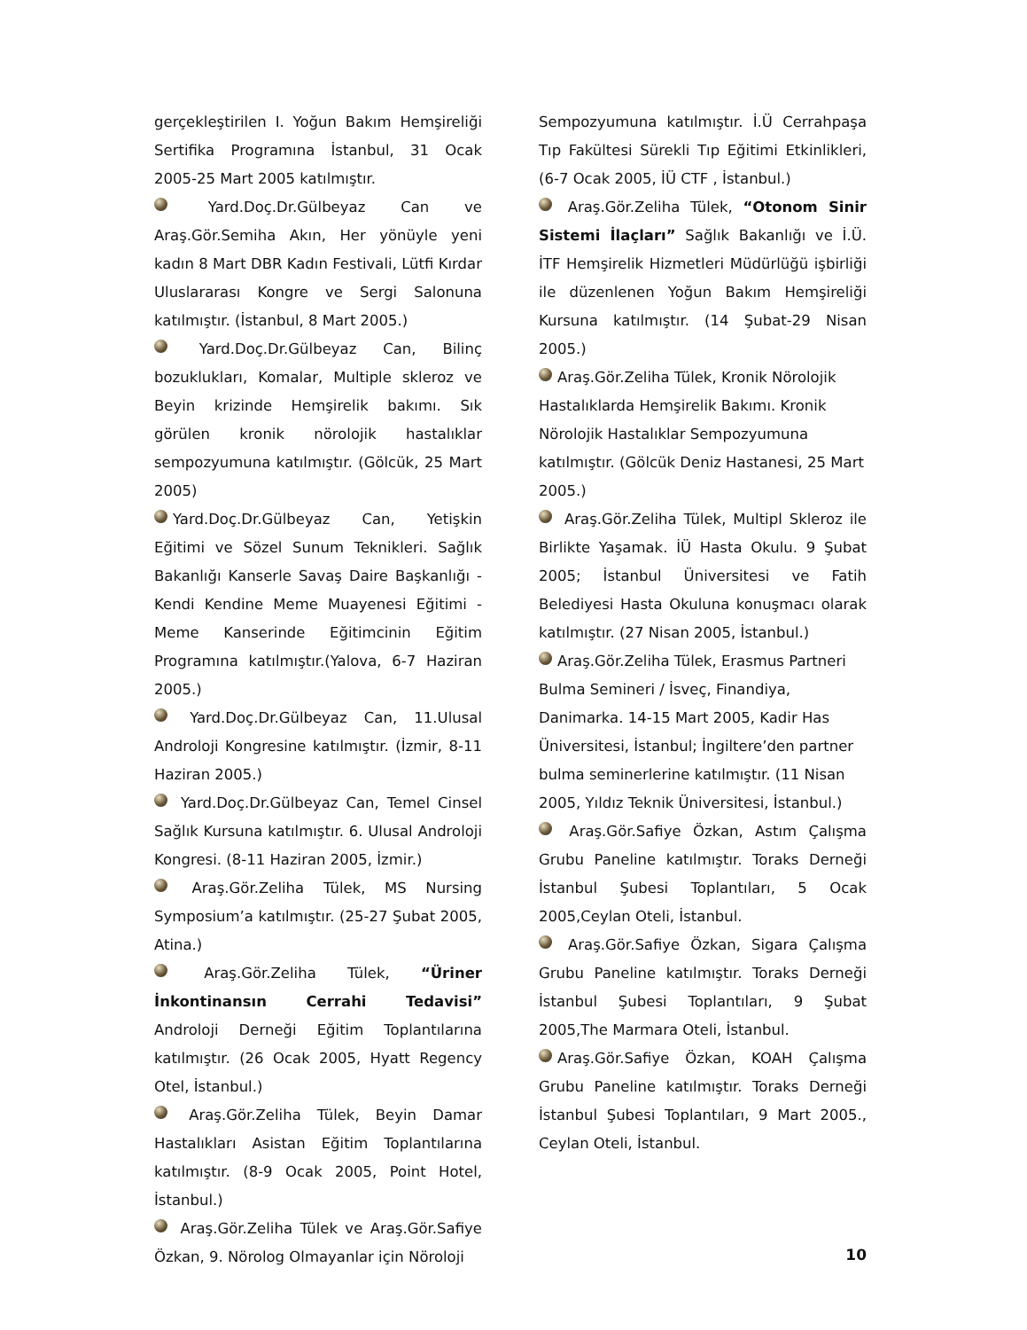gerçekleştirilen I. Yoğun Bakım Hemşireliği Sertifika Programına İstanbul, 31 Ocak 2005-25 Mart 2005 katılmıştır.
Yard.Doç.Dr.Gülbeyaz Can ve Araş.Gör.Semiha Akın, Her yönüyle yeni kadın 8 Mart DBR Kadın Festivali, Lütfi Kırdar Uluslararası Kongre ve Sergi Salonuna katılmıştır. (İstanbul, 8 Mart 2005.)
Yard.Doç.Dr.Gülbeyaz Can, Bilinç bozuklukları, Komalar, Multiple skleroz ve Beyin krizinde Hemşirelik bakımı. Sık görülen kronik nörolojik hastalıklar sempozyumuna katılmıştır. (Gölcük, 25 Mart 2005)
Yard.Doç.Dr.Gülbeyaz Can, Yetişkin Eğitimi ve Sözel Sunum Teknikleri. Sağlık Bakanlığı Kanserle Savaş Daire Başkanlığı - Kendi Kendine Meme Muayenesi Eğitimi - Meme Kanserinde Eğitimcinin Eğitim Programına katılmıştır.(Yalova, 6-7 Haziran 2005.)
Yard.Doç.Dr.Gülbeyaz Can, 11.Ulusal Androloji Kongresine katılmıştır. (İzmir, 8-11 Haziran 2005.)
Yard.Doç.Dr.Gülbeyaz Can, Temel Cinsel Sağlık Kursuna katılmıştır. 6. Ulusal Androloji Kongresi. (8-11 Haziran 2005, İzmir.)
Araş.Gör.Zeliha Tülek, MS Nursing Symposium’a katılmıştır. (25-27 Şubat 2005, Atina.)
Araş.Gör.Zeliha Tülek, “Üriner İnkontinansın Cerrahi Tedavisi” Androloji Derneği Eğitim Toplantılarına katılmıştır. (26 Ocak 2005, Hyatt Regency Otel, İstanbul.)
Araş.Gör.Zeliha Tülek, Beyin Damar Hastalıkları Asistan Eğitim Toplantılarına katılmıştır. (8-9 Ocak 2005, Point Hotel, İstanbul.)
Araş.Gör.Zeliha Tülek ve Araş.Gör.Safiye Özkan, 9. Nörolog Olmayanlar için Nöroloji
Sempozyumuna katılmıştır. İ.Ü Cerrahpaşa Tıp Fakültesi Sürekli Tıp Eğitimi Etkinlikleri, (6-7 Ocak 2005, İÜ CTF , İstanbul.)
Araş.Gör.Zeliha Tülek, “Otonom Sinir Sistemi İlaçları” Sağlık Bakanlığı ve İ.Ü. İTF Hemşirelik Hizmetleri Müdürlüğü işbirliği ile düzenlenen Yoğun Bakım Hemşireliği Kursuna katılmıştır. (14 Şubat-29 Nisan 2005.)
Araş.Gör.Zeliha Tülek, Kronik Nörolojik Hastalıklarda Hemşirelik Bakımı. Kronik Nörolojik Hastalıklar Sempozyumuna katılmıştır. (Gölcük Deniz Hastanesi, 25 Mart 2005.)
Araş.Gör.Zeliha Tülek, Multipl Skleroz ile Birlikte Yaşamak. İÜ Hasta Okulu. 9 Şubat 2005; İstanbul Üniversitesi ve Fatih Belediyesi Hasta Okuluna konuşmacı olarak katılmıştır. (27 Nisan 2005, İstanbul.)
Araş.Gör.Zeliha Tülek, Erasmus Partneri Bulma Semineri / İsveç, Finandiya, Danimarka. 14-15 Mart 2005, Kadir Has Üniversitesi, İstanbul; İngiltere’den partner bulma seminerlerine katılmıştır. (11 Nisan 2005, Yıldız Teknik Üniversitesi, İstanbul.)
Araş.Gör.Safiye Özkan, Astım Çalışma Grubu Paneline katılmıştır. Toraks Derneği İstanbul Şubesi Toplantıları, 5 Ocak 2005,Ceylan Oteli, İstanbul.
Araş.Gör.Safiye Özkan, Sigara Çalışma Grubu Paneline katılmıştır. Toraks Derneği İstanbul Şubesi Toplantıları, 9 Şubat 2005,The Marmara Oteli, İstanbul.
Araş.Gör.Safiye Özkan, KOAH Çalışma Grubu Paneline katılmıştır. Toraks Derneği İstanbul Şubesi Toplantıları, 9 Mart 2005., Ceylan Oteli, İstanbul.
10